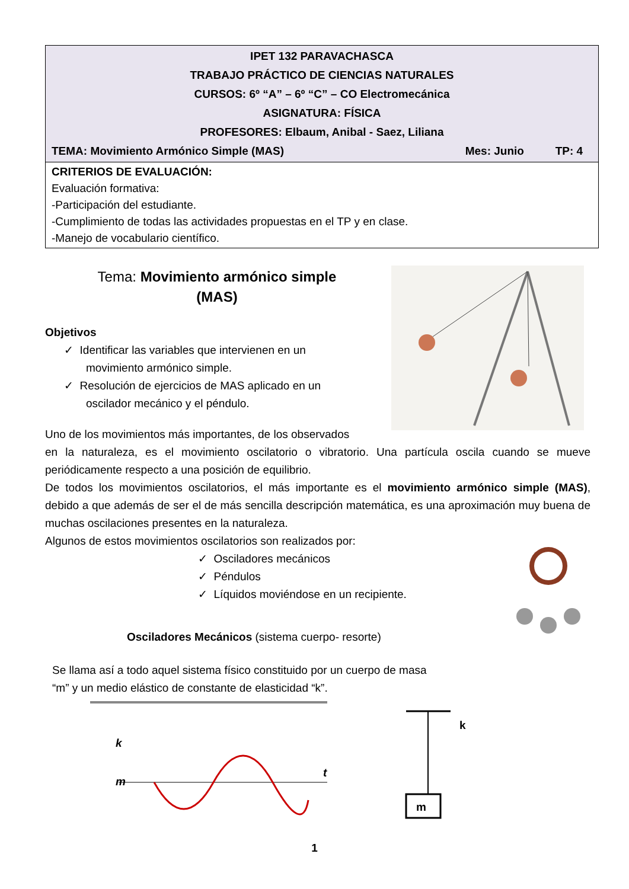| IPET 132 PARAVACHASCA TRABAJO PRÁCTICO DE CIENCIAS NATURALES CURSOS: 6º “A” – 6º “C” – CO Electromecánica ASIGNATURA: FÍSICA PROFESORES: Elbaum, Anibal - Saez, Liliana TEMA: Movimiento Armónico Simple (MAS) Mes: Junio TP: 4 |
| CRITERIOS DE EVALUACIÓN: Evaluación formativa: -Participación del estudiante. -Cumplimiento de todas las actividades propuestas en el TP y en clase. -Manejo de vocabulario científico. |
Tema: Movimiento armónico simple
(MAS)
Objetivos
✓ Identificar las variables que intervienen en un
movimiento armónico simple.
✓ Resolución de ejercicios de MAS aplicado en un
oscilador mecánico y el péndulo.
Uno de los movimientos más importantes, de los observados
en la naturaleza, es el movimiento oscilatorio o vibratorio. Una partícula oscila cuando se mueve periódicamente respecto a una posición de equilibrio.
De todos los movimientos oscilatorios, el más importante es el movimiento armónico simple (MAS), debido a que además de ser el de más sencilla descripción matemática, es una aproximación muy buena de muchas oscilaciones presentes en la naturaleza.
Algunos de estos movimientos oscilatorios son realizados por:
✓ Osciladores mecánicos
✓ Péndulos
✓ Líquidos moviéndose en un recipiente.
Osciladores Mecánicos (sistema cuerpo- resorte)
Se llama así a todo aquel sistema físico constituido por un cuerpo de masa
“m” y un medio elástico de constante de elasticidad “k”.
k
m
t
m
k
1